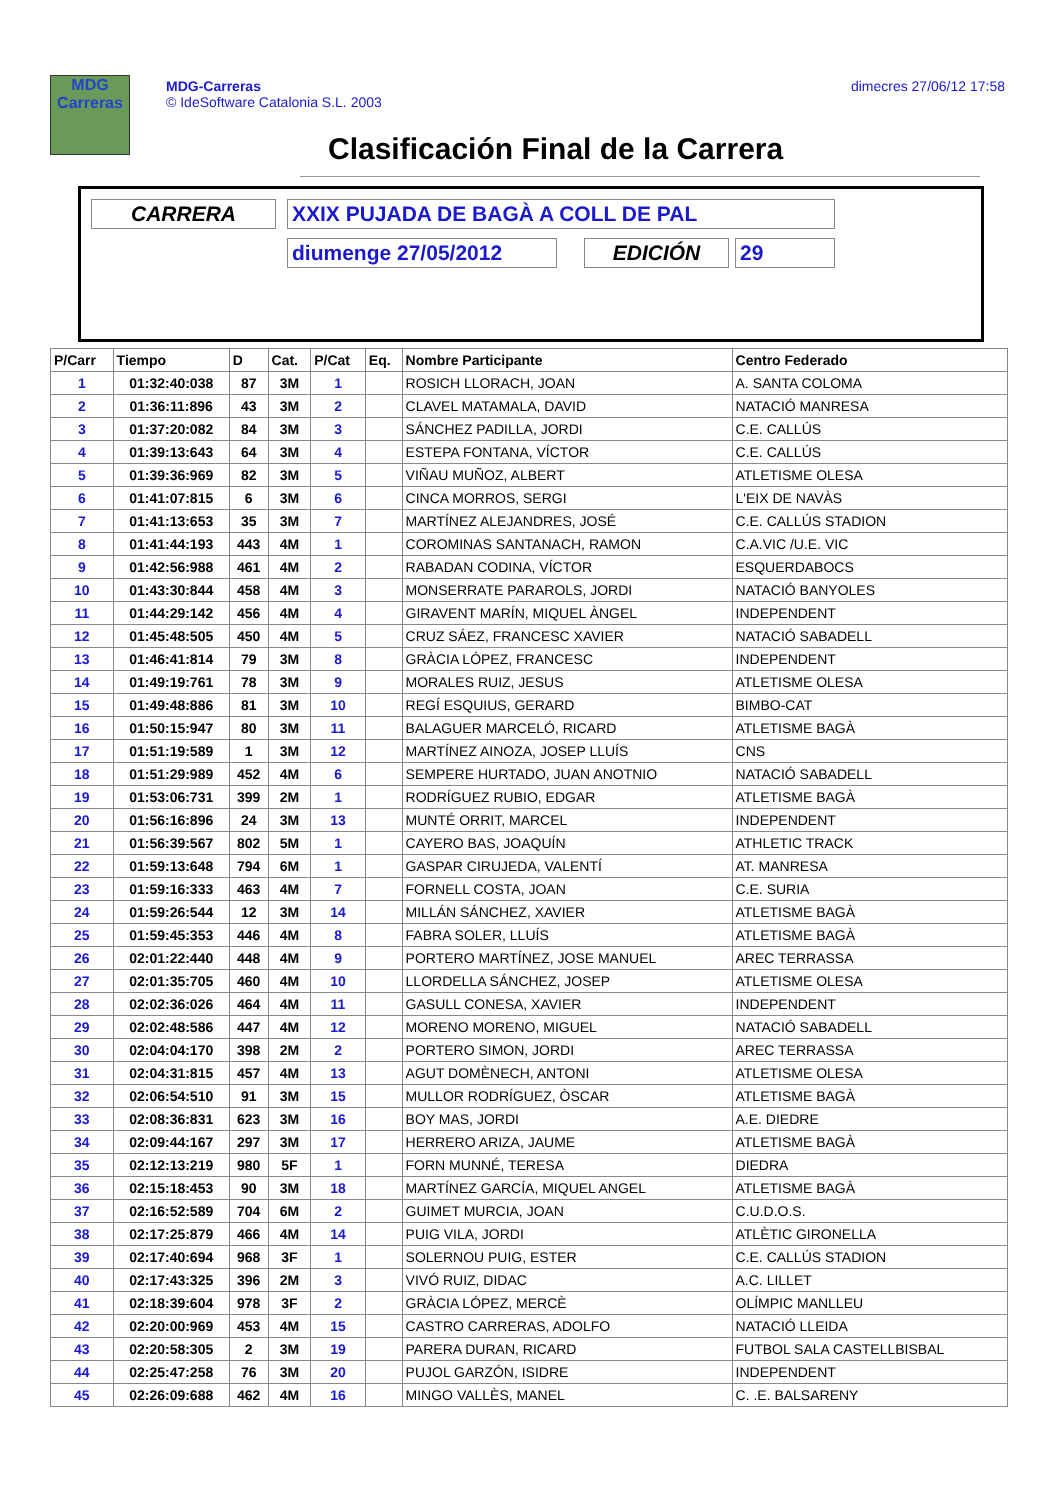MDG
Carreras
MDG-Carreras
© IdeSoftware Catalonia S.L. 2003
dimecres 27/06/12 17:58
Clasificación Final de la Carrera
CARRERA XXIX PUJADA DE BAGÀ A COLL DE PAL
diumenge 27/05/2012 EDICIÓN 29
| P/Carr | Tiempo | D | Cat. | P/Cat | Eq. | Nombre Participante | Centro Federado |
| --- | --- | --- | --- | --- | --- | --- | --- |
| 1 | 01:32:40:038 | 87 | 3M | 1 | | ROSICH LLORACH, JOAN | A. SANTA COLOMA |
| 2 | 01:36:11:896 | 43 | 3M | 2 | | CLAVEL MATAMALA, DAVID | NATACIÓ MANRESA |
| 3 | 01:37:20:082 | 84 | 3M | 3 | | SÁNCHEZ PADILLA, JORDI | C.E. CALLÚS |
| 4 | 01:39:13:643 | 64 | 3M | 4 | | ESTEPA FONTANA, VÍCTOR | C.E. CALLÚS |
| 5 | 01:39:36:969 | 82 | 3M | 5 | | VIÑAU MUÑOZ, ALBERT | ATLETISME OLESA |
| 6 | 01:41:07:815 | 6 | 3M | 6 | | CINCA MORROS, SERGI | L'EIX DE NAVÀS |
| 7 | 01:41:13:653 | 35 | 3M | 7 | | MARTÍNEZ ALEJANDRES, JOSÉ | C.E. CALLÚS STADION |
| 8 | 01:41:44:193 | 443 | 4M | 1 | | COROMINAS SANTANACH, RAMON | C.A.VIC /U.E. VIC |
| 9 | 01:42:56:988 | 461 | 4M | 2 | | RABADAN CODINA, VÍCTOR | ESQUERDABOCS |
| 10 | 01:43:30:844 | 458 | 4M | 3 | | MONSERRATE PARAROLS, JORDI | NATACIÓ BANYOLES |
| 11 | 01:44:29:142 | 456 | 4M | 4 | | GIRAVENT MARÍN, MIQUEL ÀNGEL | INDEPENDENT |
| 12 | 01:45:48:505 | 450 | 4M | 5 | | CRUZ SÁEZ, FRANCESC XAVIER | NATACIÓ SABADELL |
| 13 | 01:46:41:814 | 79 | 3M | 8 | | GRÀCIA LÓPEZ, FRANCESC | INDEPENDENT |
| 14 | 01:49:19:761 | 78 | 3M | 9 | | MORALES RUIZ, JESUS | ATLETISME OLESA |
| 15 | 01:49:48:886 | 81 | 3M | 10 | | REGÍ ESQUIUS, GERARD | BIMBO-CAT |
| 16 | 01:50:15:947 | 80 | 3M | 11 | | BALAGUER MARCELÓ, RICARD | ATLETISME BAGÀ |
| 17 | 01:51:19:589 | 1 | 3M | 12 | | MARTÍNEZ AINOZA, JOSEP LLUÍS | CNS |
| 18 | 01:51:29:989 | 452 | 4M | 6 | | SEMPERE HURTADO, JUAN ANOTNIO | NATACIÓ SABADELL |
| 19 | 01:53:06:731 | 399 | 2M | 1 | | RODRÍGUEZ RUBIO, EDGAR | ATLETISME BAGÀ |
| 20 | 01:56:16:896 | 24 | 3M | 13 | | MUNTÉ ORRIT, MARCEL | INDEPENDENT |
| 21 | 01:56:39:567 | 802 | 5M | 1 | | CAYERO BAS, JOAQUÍN | ATHLETIC TRACK |
| 22 | 01:59:13:648 | 794 | 6M | 1 | | GASPAR CIRUJEDA, VALENTÍ | AT. MANRESA |
| 23 | 01:59:16:333 | 463 | 4M | 7 | | FORNELL COSTA, JOAN | C.E. SURIA |
| 24 | 01:59:26:544 | 12 | 3M | 14 | | MILLÁN SÁNCHEZ, XAVIER | ATLETISME BAGÀ |
| 25 | 01:59:45:353 | 446 | 4M | 8 | | FABRA SOLER, LLUÍS | ATLETISME BAGÀ |
| 26 | 02:01:22:440 | 448 | 4M | 9 | | PORTERO MARTÍNEZ, JOSE MANUEL | AREC TERRASSA |
| 27 | 02:01:35:705 | 460 | 4M | 10 | | LLORDELLA SÁNCHEZ, JOSEP | ATLETISME OLESA |
| 28 | 02:02:36:026 | 464 | 4M | 11 | | GASULL CONESA, XAVIER | INDEPENDENT |
| 29 | 02:02:48:586 | 447 | 4M | 12 | | MORENO MORENO, MIGUEL | NATACIÓ SABADELL |
| 30 | 02:04:04:170 | 398 | 2M | 2 | | PORTERO SIMON, JORDI | AREC TERRASSA |
| 31 | 02:04:31:815 | 457 | 4M | 13 | | AGUT DOMÈNECH, ANTONI | ATLETISME OLESA |
| 32 | 02:06:54:510 | 91 | 3M | 15 | | MULLOR RODRÍGUEZ, ÒSCAR | ATLETISME BAGÀ |
| 33 | 02:08:36:831 | 623 | 3M | 16 | | BOY MAS, JORDI | A.E. DIEDRE |
| 34 | 02:09:44:167 | 297 | 3M | 17 | | HERRERO ARIZA, JAUME | ATLETISME BAGÀ |
| 35 | 02:12:13:219 | 980 | 5F | 1 | | FORN MUNNÉ, TERESA | DIEDRA |
| 36 | 02:15:18:453 | 90 | 3M | 18 | | MARTÍNEZ GARCÍA, MIQUEL ANGEL | ATLETISME BAGÀ |
| 37 | 02:16:52:589 | 704 | 6M | 2 | | GUIMET MURCIA, JOAN | C.U.D.O.S. |
| 38 | 02:17:25:879 | 466 | 4M | 14 | | PUIG VILA, JORDI | ATLÈTIC GIRONELLA |
| 39 | 02:17:40:694 | 968 | 3F | 1 | | SOLERNOU PUIG, ESTER | C.E. CALLÚS STADION |
| 40 | 02:17:43:325 | 396 | 2M | 3 | | VIVÓ RUIZ, DIDAC | A.C. LILLET |
| 41 | 02:18:39:604 | 978 | 3F | 2 | | GRÀCIA LÓPEZ, MERCÈ | OLÍMPIC MANLLEU |
| 42 | 02:20:00:969 | 453 | 4M | 15 | | CASTRO CARRERAS, ADOLFO | NATACIÓ LLEIDA |
| 43 | 02:20:58:305 | 2 | 3M | 19 | | PARERA DURAN, RICARD | FUTBOL SALA CASTELLBISBAL |
| 44 | 02:25:47:258 | 76 | 3M | 20 | | PUJOL GARZÓN, ISIDRE | INDEPENDENT |
| 45 | 02:26:09:688 | 462 | 4M | 16 | | MINGO VALLÈS, MANEL | C. .E. BALSARENY |